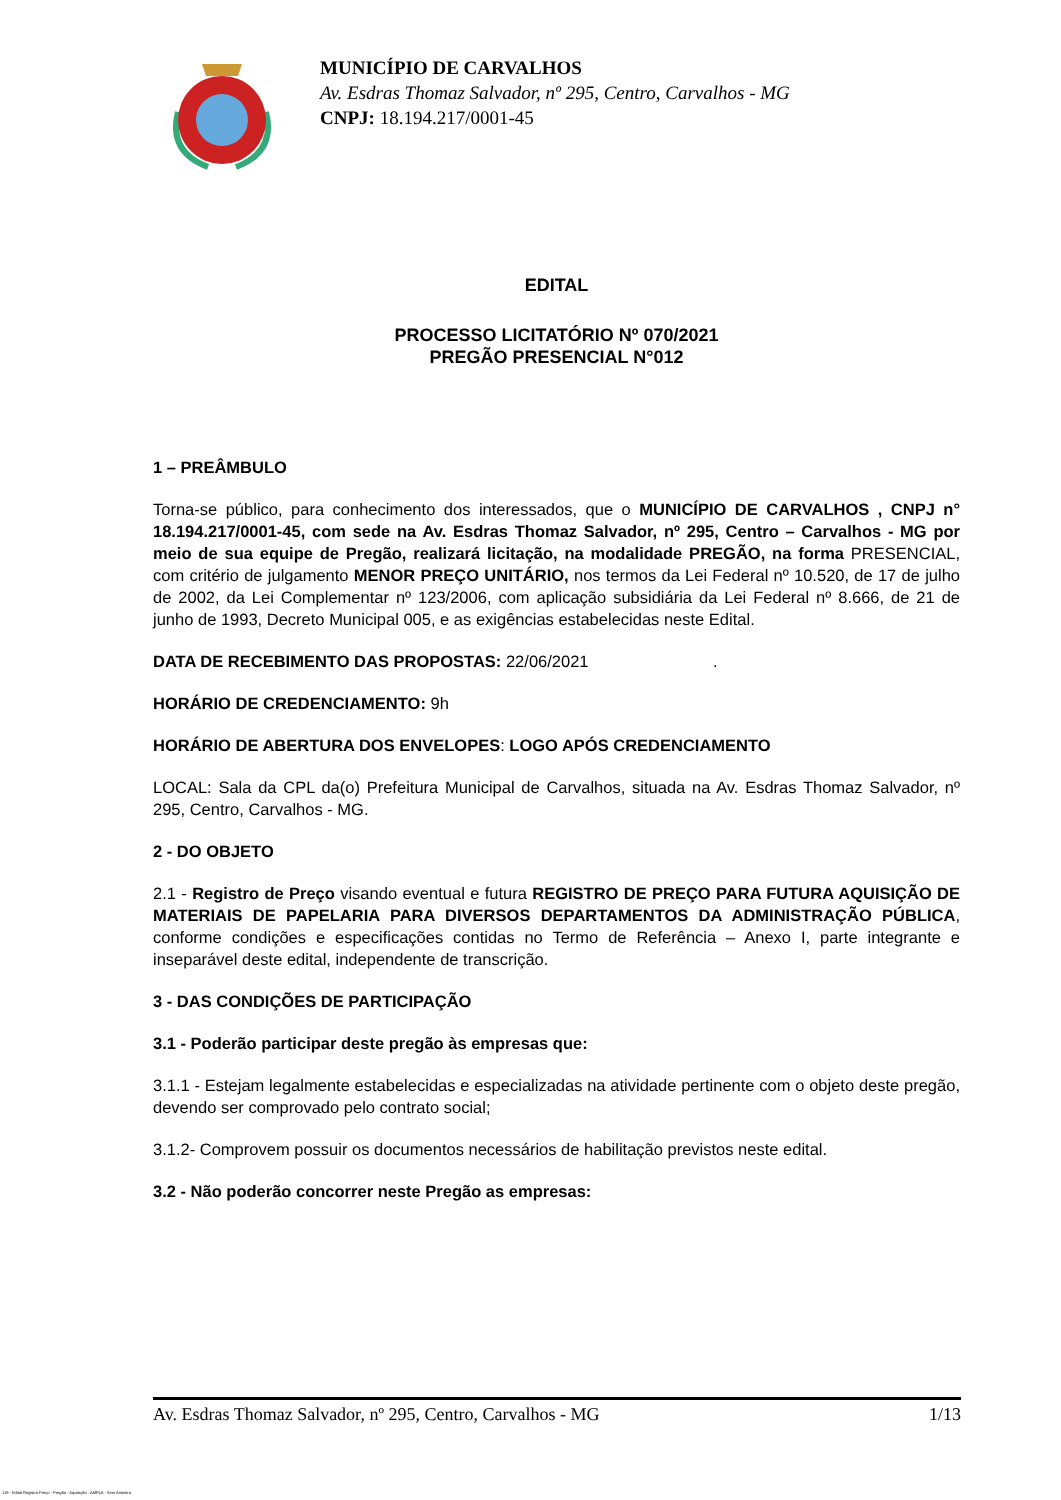MUNICÍPIO DE CARVALHOS
Av. Esdras Thomaz Salvador, nº 295, Centro, Carvalhos - MG
CNPJ: 18.194.217/0001-45
EDITAL
PROCESSO LICITATÓRIO Nº 070/2021
PREGÃO PRESENCIAL N°012
1 – PREÂMBULO
Torna-se público, para conhecimento dos interessados, que o MUNICÍPIO DE CARVALHOS , CNPJ n° 18.194.217/0001-45, com sede na Av. Esdras Thomaz Salvador, nº 295, Centro – Carvalhos - MG por meio de sua equipe de Pregão, realizará licitação, na modalidade PREGÃO, na forma PRESENCIAL, com critério de julgamento MENOR PREÇO UNITÁRIO, nos termos da Lei Federal nº 10.520, de 17 de julho de 2002, da Lei Complementar nº 123/2006, com aplicação subsidiária da Lei Federal nº 8.666, de 21 de junho de 1993, Decreto Municipal 005, e as exigências estabelecidas neste Edital.
DATA DE RECEBIMENTO DAS PROPOSTAS: 22/06/2021 .
HORÁRIO DE CREDENCIAMENTO: 9h
HORÁRIO DE ABERTURA DOS ENVELOPES: LOGO APÓS CREDENCIAMENTO
LOCAL: Sala da CPL da(o) Prefeitura Municipal de Carvalhos, situada na Av. Esdras Thomaz Salvador, nº 295, Centro, Carvalhos - MG.
2 - DO OBJETO
2.1 - Registro de Preço visando eventual e futura REGISTRO DE PREÇO PARA FUTURA AQUISIÇÃO DE MATERIAIS DE PAPELARIA PARA DIVERSOS DEPARTAMENTOS DA ADMINISTRAÇÃO PÚBLICA, conforme condições e especificações contidas no Termo de Referência – Anexo I, parte integrante e inseparável deste edital, independente de transcrição.
3 - DAS CONDIÇÕES DE PARTICIPAÇÃO
3.1 - Poderão participar deste pregão às empresas que:
3.1.1 - Estejam legalmente estabelecidas e especializadas na atividade pertinente com o objeto deste pregão, devendo ser comprovado pelo contrato social;
3.1.2- Comprovem possuir os documentos necessários de habilitação previstos neste edital.
3.2 - Não poderão concorrer neste Pregão as empresas:
Av. Esdras Thomaz Salvador, nº 295, Centro, Carvalhos - MG 1/13
119 - Edital Registro Preço - Pregão - Aquisição - AMPLA - Sem Amostra